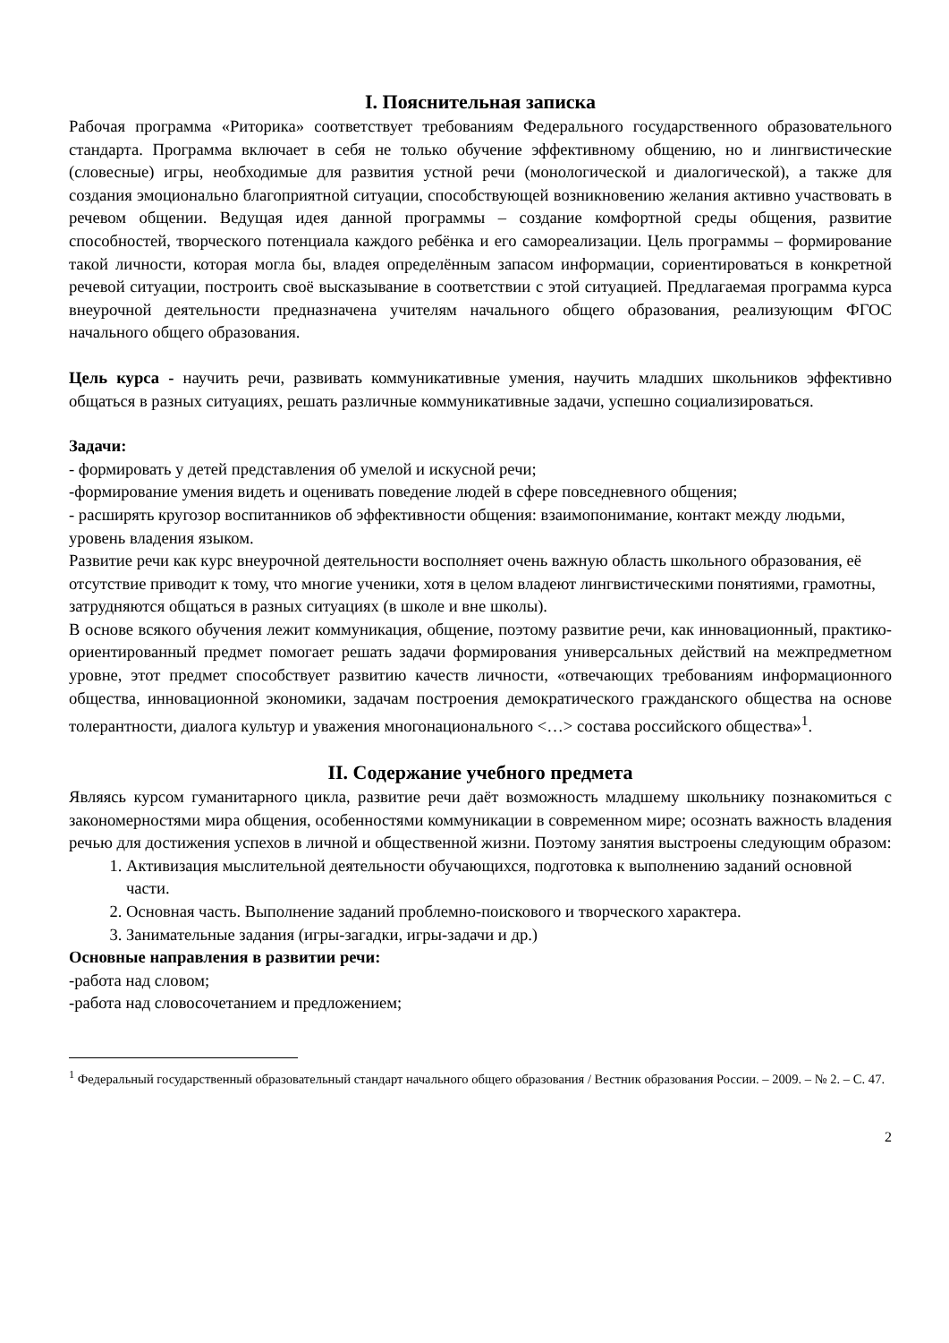I. Пояснительная записка
Рабочая программа «Риторика» соответствует требованиям Федерального государственного образовательного стандарта. Программа включает в себя не только обучение эффективному общению, но и лингвистические (словесные) игры, необходимые для развития устной речи (монологической и диалогической), а также для создания эмоционально благоприятной ситуации, способствующей возникновению желания активно участвовать в речевом общении. Ведущая идея данной программы – создание комфортной среды общения, развитие способностей, творческого потенциала каждого ребёнка и его самореализации. Цель программы – формирование такой личности, которая могла бы, владея определённым запасом информации, сориентироваться в конкретной речевой ситуации, построить своё высказывание в соответствии с этой ситуацией. Предлагаемая программа курса внеурочной деятельности предназначена учителям начального общего образования, реализующим ФГОС начального общего образования.
Цель курса - научить речи, развивать коммуникативные умения, научить младших школьников эффективно общаться в разных ситуациях, решать различные коммуникативные задачи, успешно социализироваться.
Задачи:
- формировать у детей представления об умелой и искусной речи;
-формирование умения видеть и оценивать поведение людей в сфере повседневного общения;
- расширять кругозор воспитанников об эффективности общения: взаимопонимание, контакт между людьми, уровень владения языком.
Развитие речи как курс внеурочной деятельности восполняет очень важную область школьного образования, её отсутствие приводит к тому, что многие ученики, хотя в целом владеют лингвистическими понятиями, грамотны, затрудняются общаться в разных ситуациях (в школе и вне школы).
В основе всякого обучения лежит коммуникация, общение, поэтому развитие речи, как инновационный, практико-ориентированный предмет помогает решать задачи формирования универсальных действий на межпредметном уровне, этот предмет способствует развитию качеств личности, «отвечающих требованиям информационного общества, инновационной экономики, задачам построения демократического гражданского общества на основе толерантности, диалога культур и уважения многонационального <…> состава российского общества»<sup>1</sup>.
II. Содержание учебного предмета
Являясь курсом гуманитарного цикла, развитие речи даёт возможность младшему школьнику познакомиться с закономерностями мира общения, особенностями коммуникации в современном мире; осознать важность владения речью для достижения успехов в личной и общественной жизни. Поэтому занятия выстроены следующим образом:
1. Активизация мыслительной деятельности обучающихся, подготовка к выполнению заданий основной части.
2. Основная часть. Выполнение заданий проблемно-поискового и творческого характера.
3. Занимательные задания (игры-загадки, игры-задачи и др.)
Основные направления в развитии речи:
-работа над словом;
-работа над словосочетанием и предложением;
<sup>1</sup> Федеральный государственный образовательный стандарт начального общего образования / Вестник образования России. – 2009. – № 2. – С. 47.
2